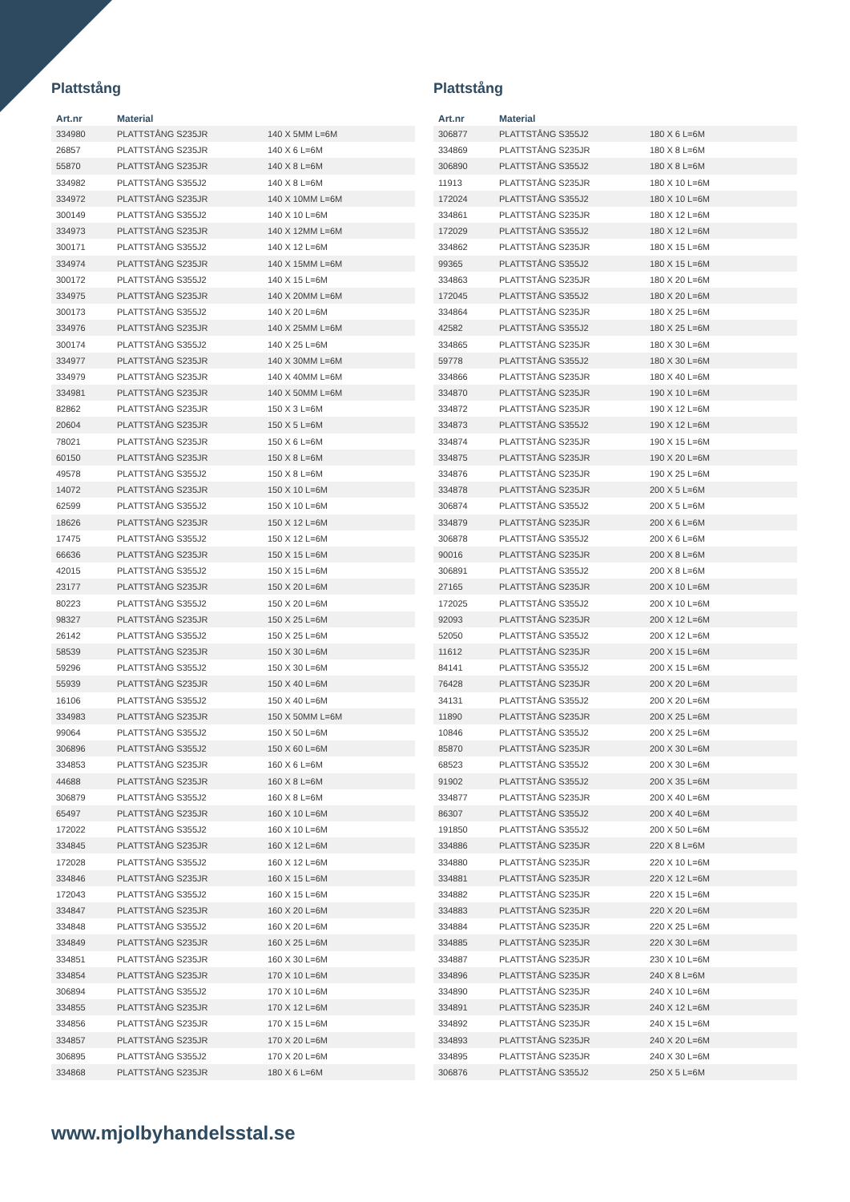Plattstång
| Art.nr | Material | |
| --- | --- | --- |
| 334980 | PLATTSTÅNG S235JR | 140 X 5MM L=6M |
| 26857 | PLATTSTÅNG S235JR | 140 X 6 L=6M |
| 55870 | PLATTSTÅNG S235JR | 140 X 8 L=6M |
| 334982 | PLATTSTÅNG S355J2 | 140 X 8 L=6M |
| 334972 | PLATTSTÅNG S235JR | 140 X 10MM L=6M |
| 300149 | PLATTSTÅNG S355J2 | 140 X 10 L=6M |
| 334973 | PLATTSTÅNG S235JR | 140 X 12MM L=6M |
| 300171 | PLATTSTÅNG S355J2 | 140 X 12 L=6M |
| 334974 | PLATTSTÅNG S235JR | 140 X 15MM L=6M |
| 300172 | PLATTSTÅNG S355J2 | 140 X 15 L=6M |
| 334975 | PLATTSTÅNG S235JR | 140 X 20MM L=6M |
| 300173 | PLATTSTÅNG S355J2 | 140 X 20 L=6M |
| 334976 | PLATTSTÅNG S235JR | 140 X 25MM L=6M |
| 300174 | PLATTSTÅNG S355J2 | 140 X 25 L=6M |
| 334977 | PLATTSTÅNG S235JR | 140 X 30MM L=6M |
| 334979 | PLATTSTÅNG S235JR | 140 X 40MM L=6M |
| 334981 | PLATTSTÅNG S235JR | 140 X 50MM L=6M |
| 82862 | PLATTSTÅNG S235JR | 150 X 3 L=6M |
| 20604 | PLATTSTÅNG S235JR | 150 X 5 L=6M |
| 78021 | PLATTSTÅNG S235JR | 150 X 6 L=6M |
| 60150 | PLATTSTÅNG S235JR | 150 X 8 L=6M |
| 49578 | PLATTSTÅNG S355J2 | 150 X 8 L=6M |
| 14072 | PLATTSTÅNG S235JR | 150 X 10 L=6M |
| 62599 | PLATTSTÅNG S355J2 | 150 X 10 L=6M |
| 18626 | PLATTSTÅNG S235JR | 150 X 12 L=6M |
| 17475 | PLATTSTÅNG S355J2 | 150 X 12 L=6M |
| 66636 | PLATTSTÅNG S235JR | 150 X 15 L=6M |
| 42015 | PLATTSTÅNG S355J2 | 150 X 15 L=6M |
| 23177 | PLATTSTÅNG S235JR | 150 X 20 L=6M |
| 80223 | PLATTSTÅNG S355J2 | 150 X 20 L=6M |
| 98327 | PLATTSTÅNG S235JR | 150 X 25 L=6M |
| 26142 | PLATTSTÅNG S355J2 | 150 X 25 L=6M |
| 58539 | PLATTSTÅNG S235JR | 150 X 30 L=6M |
| 59296 | PLATTSTÅNG S355J2 | 150 X 30 L=6M |
| 55939 | PLATTSTÅNG S235JR | 150 X 40 L=6M |
| 16106 | PLATTSTÅNG S355J2 | 150 X 40 L=6M |
| 334983 | PLATTSTÅNG S235JR | 150 X 50MM L=6M |
| 99064 | PLATTSTÅNG S355J2 | 150 X 50 L=6M |
| 306896 | PLATTSTÅNG S355J2 | 150 X 60 L=6M |
| 334853 | PLATTSTÅNG S235JR | 160 X 6 L=6M |
| 44688 | PLATTSTÅNG S235JR | 160 X 8 L=6M |
| 306879 | PLATTSTÅNG S355J2 | 160 X 8 L=6M |
| 65497 | PLATTSTÅNG S235JR | 160 X 10 L=6M |
| 172022 | PLATTSTÅNG S355J2 | 160 X 10 L=6M |
| 334845 | PLATTSTÅNG S235JR | 160 X 12 L=6M |
| 172028 | PLATTSTÅNG S355J2 | 160 X 12 L=6M |
| 334846 | PLATTSTÅNG S235JR | 160 X 15 L=6M |
| 172043 | PLATTSTÅNG S355J2 | 160 X 15 L=6M |
| 334847 | PLATTSTÅNG S235JR | 160 X 20 L=6M |
| 334848 | PLATTSTÅNG S355J2 | 160 X 20 L=6M |
| 334849 | PLATTSTÅNG S235JR | 160 X 25 L=6M |
| 334851 | PLATTSTÅNG S235JR | 160 X 30 L=6M |
| 334854 | PLATTSTÅNG S235JR | 170 X 10 L=6M |
| 306894 | PLATTSTÅNG S355J2 | 170 X 10 L=6M |
| 334855 | PLATTSTÅNG S235JR | 170 X 12 L=6M |
| 334856 | PLATTSTÅNG S235JR | 170 X 15 L=6M |
| 334857 | PLATTSTÅNG S235JR | 170 X 20 L=6M |
| 306895 | PLATTSTÅNG S355J2 | 170 X 20 L=6M |
| 334868 | PLATTSTÅNG S235JR | 180 X 6 L=6M |
Plattstång
| Art.nr | Material | |
| --- | --- | --- |
| 306877 | PLATTSTÅNG S355J2 | 180 X 6 L=6M |
| 334869 | PLATTSTÅNG S235JR | 180 X 8 L=6M |
| 306890 | PLATTSTÅNG S355J2 | 180 X 8 L=6M |
| 11913 | PLATTSTÅNG S235JR | 180 X 10 L=6M |
| 172024 | PLATTSTÅNG S355J2 | 180 X 10 L=6M |
| 334861 | PLATTSTÅNG S235JR | 180 X 12 L=6M |
| 172029 | PLATTSTÅNG S355J2 | 180 X 12 L=6M |
| 334862 | PLATTSTÅNG S235JR | 180 X 15 L=6M |
| 99365 | PLATTSTÅNG S355J2 | 180 X 15 L=6M |
| 334863 | PLATTSTÅNG S235JR | 180 X 20 L=6M |
| 172045 | PLATTSTÅNG S355J2 | 180 X 20 L=6M |
| 334864 | PLATTSTÅNG S235JR | 180 X 25 L=6M |
| 42582 | PLATTSTÅNG S355J2 | 180 X 25 L=6M |
| 334865 | PLATTSTÅNG S235JR | 180 X 30 L=6M |
| 59778 | PLATTSTÅNG S355J2 | 180 X 30 L=6M |
| 334866 | PLATTSTÅNG S235JR | 180 X 40 L=6M |
| 334870 | PLATTSTÅNG S235JR | 190 X 10 L=6M |
| 334872 | PLATTSTÅNG S235JR | 190 X 12 L=6M |
| 334873 | PLATTSTÅNG S355J2 | 190 X 12 L=6M |
| 334874 | PLATTSTÅNG S235JR | 190 X 15 L=6M |
| 334875 | PLATTSTÅNG S235JR | 190 X 20 L=6M |
| 334876 | PLATTSTÅNG S235JR | 190 X 25 L=6M |
| 334878 | PLATTSTÅNG S235JR | 200 X 5 L=6M |
| 306874 | PLATTSTÅNG S355J2 | 200 X 5 L=6M |
| 334879 | PLATTSTÅNG S235JR | 200 X 6 L=6M |
| 306878 | PLATTSTÅNG S355J2 | 200 X 6 L=6M |
| 90016 | PLATTSTÅNG S235JR | 200 X 8 L=6M |
| 306891 | PLATTSTÅNG S355J2 | 200 X 8 L=6M |
| 27165 | PLATTSTÅNG S235JR | 200 X 10 L=6M |
| 172025 | PLATTSTÅNG S355J2 | 200 X 10 L=6M |
| 92093 | PLATTSTÅNG S235JR | 200 X 12 L=6M |
| 52050 | PLATTSTÅNG S355J2 | 200 X 12 L=6M |
| 11612 | PLATTSTÅNG S235JR | 200 X 15 L=6M |
| 84141 | PLATTSTÅNG S355J2 | 200 X 15 L=6M |
| 76428 | PLATTSTÅNG S235JR | 200 X 20 L=6M |
| 34131 | PLATTSTÅNG S355J2 | 200 X 20 L=6M |
| 11890 | PLATTSTÅNG S235JR | 200 X 25 L=6M |
| 10846 | PLATTSTÅNG S355J2 | 200 X 25 L=6M |
| 85870 | PLATTSTÅNG S235JR | 200 X 30 L=6M |
| 68523 | PLATTSTÅNG S355J2 | 200 X 30 L=6M |
| 91902 | PLATTSTÅNG S355J2 | 200 X 35 L=6M |
| 334877 | PLATTSTÅNG S235JR | 200 X 40 L=6M |
| 86307 | PLATTSTÅNG S355J2 | 200 X 40 L=6M |
| 191850 | PLATTSTÅNG S355J2 | 200 X 50 L=6M |
| 334886 | PLATTSTÅNG S235JR | 220 X 8 L=6M |
| 334880 | PLATTSTÅNG S235JR | 220 X 10 L=6M |
| 334881 | PLATTSTÅNG S235JR | 220 X 12 L=6M |
| 334882 | PLATTSTÅNG S235JR | 220 X 15 L=6M |
| 334883 | PLATTSTÅNG S235JR | 220 X 20 L=6M |
| 334884 | PLATTSTÅNG S235JR | 220 X 25 L=6M |
| 334885 | PLATTSTÅNG S235JR | 220 X 30 L=6M |
| 334887 | PLATTSTÅNG S235JR | 230 X 10 L=6M |
| 334896 | PLATTSTÅNG S235JR | 240 X 8 L=6M |
| 334890 | PLATTSTÅNG S235JR | 240 X 10 L=6M |
| 334891 | PLATTSTÅNG S235JR | 240 X 12 L=6M |
| 334892 | PLATTSTÅNG S235JR | 240 X 15 L=6M |
| 334893 | PLATTSTÅNG S235JR | 240 X 20 L=6M |
| 334895 | PLATTSTÅNG S235JR | 240 X 30 L=6M |
| 306876 | PLATTSTÅNG S355J2 | 250 X 5 L=6M |
www.mjolbyhandelsstal.se